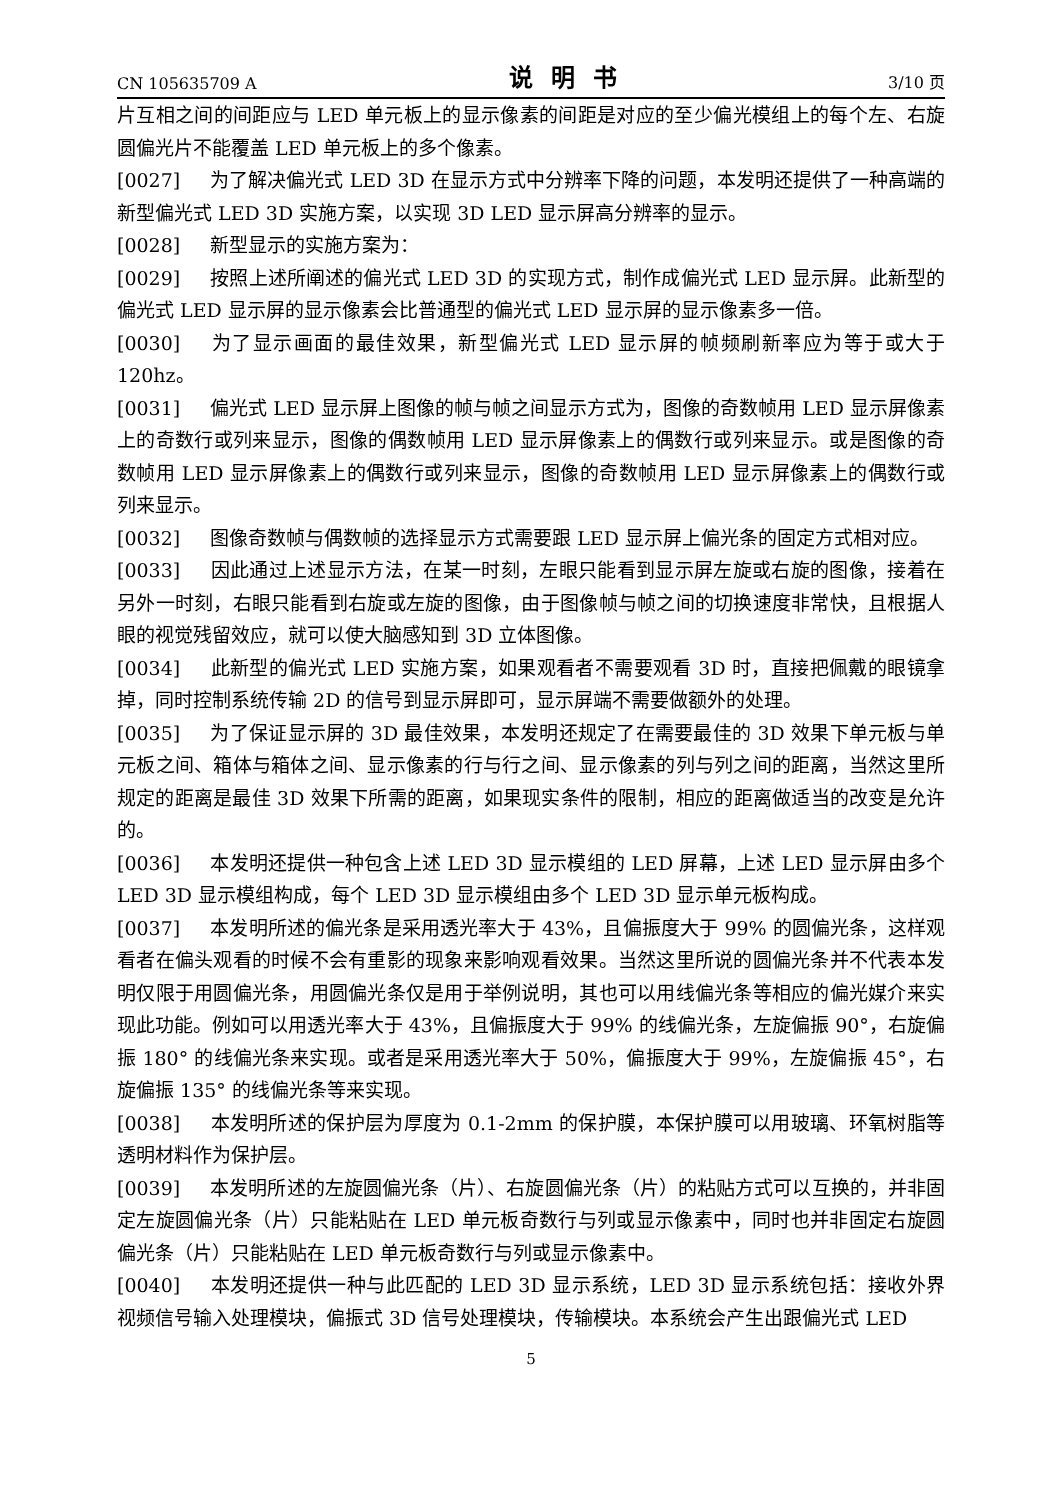CN 105635709 A 说明书 3/10 页
片互相之间的间距应与 LED 单元板上的显示像素的间距是对应的至少偏光模组上的每个左、右旋圆偏光片不能覆盖 LED 单元板上的多个像素。
[0027] 为了解决偏光式 LED 3D 在显示方式中分辨率下降的问题，本发明还提供了一种高端的新型偏光式 LED 3D 实施方案，以实现 3D LED 显示屏高分辨率的显示。
[0028] 新型显示的实施方案为：
[0029] 按照上述所阐述的偏光式 LED 3D 的实现方式，制作成偏光式 LED 显示屏。此新型的偏光式 LED 显示屏的显示像素会比普通型的偏光式 LED 显示屏的显示像素多一倍。
[0030] 为了显示画面的最佳效果，新型偏光式 LED 显示屏的帧频刷新率应为等于或大于 120hz。
[0031] 偏光式 LED 显示屏上图像的帧与帧之间显示方式为，图像的奇数帧用 LED 显示屏像素上的奇数行或列来显示，图像的偶数帧用 LED 显示屏像素上的偶数行或列来显示。或是图像的奇数帧用 LED 显示屏像素上的偶数行或列来显示，图像的奇数帧用 LED 显示屏像素上的偶数行或列来显示。
[0032] 图像奇数帧与偶数帧的选择显示方式需要跟 LED 显示屏上偏光条的固定方式相对应。
[0033] 因此通过上述显示方法，在某一时刻，左眼只能看到显示屏左旋或右旋的图像，接着在另外一时刻，右眼只能看到右旋或左旋的图像，由于图像帧与帧之间的切换速度非常快，且根据人眼的视觉残留效应，就可以使大脑感知到 3D 立体图像。
[0034] 此新型的偏光式 LED 实施方案，如果观看者不需要观看 3D 时，直接把佩戴的眼镜拿掉，同时控制系统传输 2D 的信号到显示屏即可，显示屏端不需要做额外的处理。
[0035] 为了保证显示屏的 3D 最佳效果，本发明还规定了在需要最佳的 3D 效果下单元板与单元板之间、箱体与箱体之间、显示像素的行与行之间、显示像素的列与列之间的距离，当然这里所规定的距离是最佳 3D 效果下所需的距离，如果现实条件的限制，相应的距离做适当的改变是允许的。
[0036] 本发明还提供一种包含上述 LED 3D 显示模组的 LED 屏幕，上述 LED 显示屏由多个 LED 3D 显示模组构成，每个 LED 3D 显示模组由多个 LED 3D 显示单元板构成。
[0037] 本发明所述的偏光条是采用透光率大于 43%，且偏振度大于 99% 的圆偏光条，这样观看者在偏头观看的时候不会有重影的现象来影响观看效果。当然这里所说的圆偏光条并不代表本发明仅限于用圆偏光条，用圆偏光条仅是用于举例说明，其也可以用线偏光条等相应的偏光媒介来实现此功能。例如可以用透光率大于 43%，且偏振度大于 99% 的线偏光条，左旋偏振 90°，右旋偏振 180° 的线偏光条来实现。或者是采用透光率大于 50%，偏振度大于 99%，左旋偏振 45°，右旋偏振 135° 的线偏光条等来实现。
[0038] 本发明所述的保护层为厚度为 0.1-2mm 的保护膜，本保护膜可以用玻璃、环氧树脂等透明材料作为保护层。
[0039] 本发明所述的左旋圆偏光条（片）、右旋圆偏光条（片）的粘贴方式可以互换的，并非固定左旋圆偏光条（片）只能粘贴在 LED 单元板奇数行与列或显示像素中，同时也并非固定右旋圆偏光条（片）只能粘贴在 LED 单元板奇数行与列或显示像素中。
[0040] 本发明还提供一种与此匹配的 LED 3D 显示系统，LED 3D 显示系统包括：接收外界视频信号输入处理模块，偏振式 3D 信号处理模块，传输模块。本系统会产生出跟偏光式 LED
5